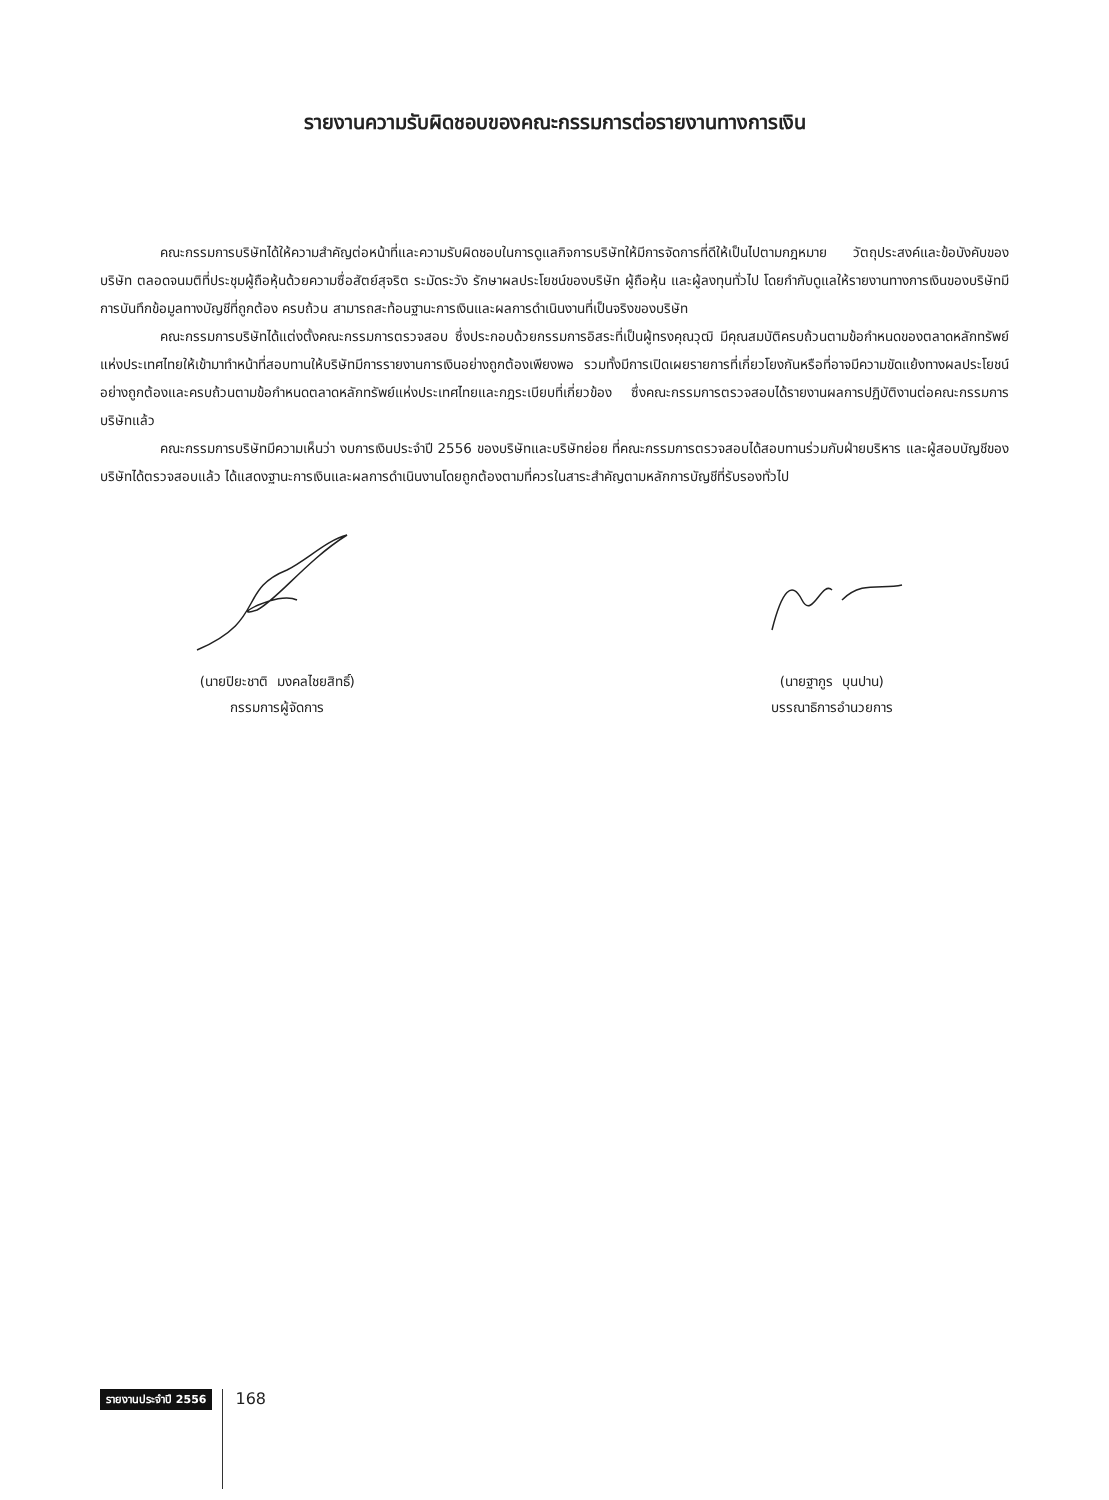รายงานความรับผิดชอบของคณะกรรมการต่อรายงานทางการเงิน
คณะกรรมการบริษัทได้ให้ความสำคัญต่อหน้าที่และความรับผิดชอบในการดูแลกิจการบริษัทให้มีการจัดการที่ดีให้เป็นไปตามกฎหมาย วัตถุประสงค์และข้อบังคับของบริษัท ตลอดจนมติที่ประชุมผู้ถือหุ้นด้วยความซื่อสัตย์สุจริต ระมัดระวัง รักษาผลประโยชน์ของบริษัท ผู้ถือหุ้น และผู้ลงทุนทั่วไป โดยกำกับดูแลให้รายงานทางการเงินของบริษัทมีการบันทึกข้อมูลทางบัญชีที่ถูกต้อง ครบถ้วน สามารถสะท้อนฐานะการเงินและผลการดำเนินงานที่เป็นจริงของบริษัท
คณะกรรมการบริษัทได้แต่งตั้งคณะกรรมการตรวจสอบ ซึ่งประกอบด้วยกรรมการอิสระที่เป็นผู้ทรงคุณวุฒิ มีคุณสมบัติครบถ้วนตามข้อกำหนดของตลาดหลักทรัพย์แห่งประเทศไทยให้เข้ามาทำหน้าที่สอบทานให้บริษัทมีการรายงานการเงินอย่างถูกต้องเพียงพอ รวมทั้งมีการเปิดเผยรายการที่เกี่ยวโยงกันหรือที่อาจมีความขัดแย้งทางผลประโยชน์อย่างถูกต้องและครบถ้วนตามข้อกำหนดตลาดหลักทรัพย์แห่งประเทศไทยและกฎระเบียบที่เกี่ยวข้อง ซึ่งคณะกรรมการตรวจสอบได้รายงานผลการปฏิบัติงานต่อคณะกรรมการบริษัทแล้ว
คณะกรรมการบริษัทมีความเห็นว่า งบการเงินประจำปี 2556 ของบริษัทและบริษัทย่อย ที่คณะกรรมการตรวจสอบได้สอบทานร่วมกับฝ่ายบริหาร และผู้สอบบัญชีของบริษัทได้ตรวจสอบแล้ว ได้แสดงฐานะการเงินและผลการดำเนินงานโดยถูกต้องตามที่ควรในสาระสำคัญตามหลักการบัญชีที่รับรองทั่วไป
(นายปิยะชาติ มงคลไชยสิทธิ์)
กรรมการผู้จัดการ
(นายฐากูร บุนปาน)
บรรณาธิการอำนวยการ
รายงานประจำปี 2556 168